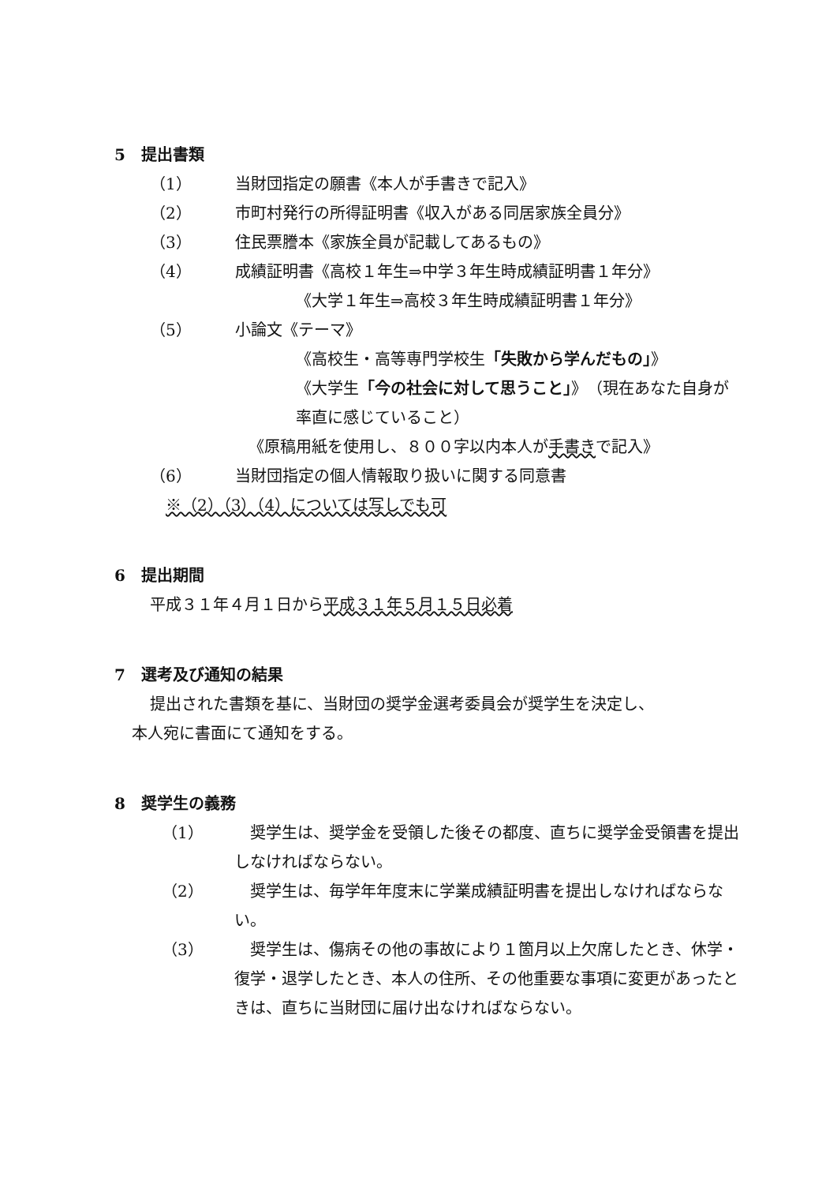5　提出書類
（1） 当財団指定の願書《本人が手書きで記入》
（2） 市町村発行の所得証明書《収入がある同居家族全員分》
（3） 住民票謄本《家族全員が記載してあるもの》
（4） 成績証明書《高校１年生⇒中学３年生時成績証明書１年分》
《大学１年生⇒高校３年生時成績証明書１年分》
（5） 小論文《テーマ》
《高校生・高等専門学校生「失敗から学んだもの」》
《大学生「今の社会に対して思うこと」》（現在あなた自身が率直に感じていること）
《原稿用紙を使用し、８００字以内本人が手書きで記入》
（6） 当財団指定の個人情報取り扱いに関する同意書
※（2）（3）（4）については写しでも可
6　提出期間
平成３１年４月１日から平成３１年５月１５日必着
7　選考及び通知の結果
提出された書類を基に、当財団の奨学金選考委員会が奨学生を決定し、
本人宛に書面にて通知をする。
8　奨学生の義務
（1）　奨学生は、奨学金を受領した後その都度、直ちに奨学金受領書を提出しなければならない。
（2）　奨学生は、毎学年年度末に学業成績証明書を提出しなければならない。
（3）　奨学生は、傷病その他の事故により１箇月以上欠席したとき、休学・復学・退学したとき、本人の住所、その他重要な事項に変更があったときは、直ちに当財団に届け出なければならない。